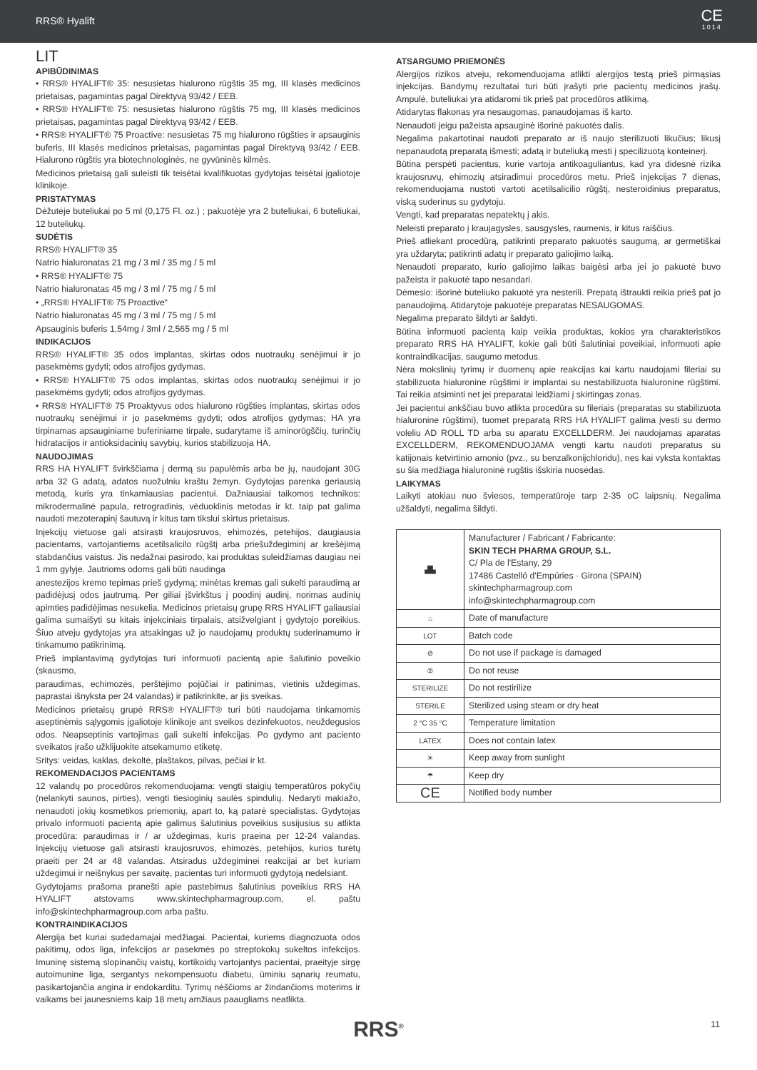RRS® Hyalift CE
1014
LIT
APIBŪDINIMAS
• RRS® HYALIFT® 35: nesusietas hialurono rūgštis 35 mg, III klasės medicinos prietaisas, pagamintas pagal Direktyvą 93/42 / EEB.
• RRS® HYALIFT® 75: nesusietas hialurono rūgštis 75 mg, III klasės medicinos prietaisas, pagamintas pagal Direktyvą 93/42 / EEB.
• RRS® HYALIFT® 75 Proactive: nesusietas 75 mg hialurono rūgšties ir apsauginis buferis, III klasės medicinos prietaisas, pagamintas pagal Direktyvą 93/42 / EEB. Hialurono rūgštis yra biotechnologinės, ne gyvūninės kilmės.
Medicinos prietaisą gali suleisti tik teisėtai kvalifikuotas gydytojas teisėtai įgaliotoje klinikoje.
PRISTATYMAS
Dėžutėje buteliukai po 5 ml (0,175 Fl. oz.) ; pakuotėje yra 2 buteliukai, 6 buteliukai, 12 buteliukų.
SUDĖTIS
RRS® HYALIFT® 35
Natrio hialuronatas 21 mg / 3 ml / 35 mg / 5 ml
• RRS® HYALIFT® 75
Natrio hialuronatas 45 mg / 3 ml / 75 mg / 5 ml
• „RRS® HYALIFT® 75 Proactive“
Natrio hialuronatas 45 mg / 3 ml / 75 mg / 5 ml
Apsauginis buferis 1,54mg / 3ml / 2,565 mg / 5 ml
INDIKACIJOS
RRS® HYALIFT® 35 odos implantas, skirtas odos nuotraukų senėjimui ir jo pasekmėms gydyti; odos atrofijos gydymas.
• RRS® HYALIFT® 75 odos implantas, skirtas odos nuotraukų senėjimui ir jo pasekmėms gydyti; odos atrofijos gydymas.
• RRS® HYALIFT® 75 Proaktyvus odos hialurono rūgšties implantas, skirtas odos nuotraukų senėjimui ir jo pasekmėms gydyti; odos atrofijos gydymas; HA yra tirpinamas apsauginiame buferiniame tirpale, sudarytame iš aminorūgščių, turinčių hidratacijos ir antioksidacinių savybių, kurios stabilizuoja HA.
NAUDOJIMAS
RRS HA HYALIFT švirkščiama į dermą su papulėmis arba be jų, naudojant 30G arba 32 G adatą, adatos nuožulniu kraštu žemyn. Gydytojas parenka geriausią metodą, kuris yra tinkamiausias pacientui. Dažniausiai taikomos technikos: mikrodermalinė papula, retrogradinis, vėduoklinis metodas ir kt. taip pat galima naudoti mezoterapinį šautuvą ir kitus tam tikslui skirtus prietaisus.
Injekcijų vietuose gali atsirasti kraujosruvos, ehimozės, petehijos, daugiausia pacientams, vartojantiems acetilsalicilo rūgštį arba priešuždegiminį ar krešėjimą stabdančius vaistus. Jis nedažnai pasirodo, kai produktas suleidžiamas daugiau nei 1 mm gylyje. Jautrioms odoms gali būti naudinga
anestezijos kremo tepimas prieš gydymą; minėtas kremas gali sukelti paraudimą ar padidėjusį odos jautrumą. Per giliai įšvirkštus į poodinį audinį, norimas audinių apimties padidėjimas nesukelia. Medicinos prietaisų grupę RRS HYALIFT galiausiai galima sumaišyti su kitais injekciniais tirpalais, atsižvelgiant į gydytojo poreikius. Šiuo atveju gydytojas yra atsakingas už jo naudojamų produktų suderinamumo ir tinkamumo patikrinimą.
Prieš implantavimą gydytojas turi informuoti pacientą apie šalutinio poveikio (skausmo,
paraudimas, echimozės, perštėjimo pojūčiai ir patinimas, vietinis uždegimas, paprastai išnyksta per 24 valandas) ir patikrinkite, ar jis sveikas.
Medicinos prietaisų grupė RRS® HYALIFT® turi būti naudojama tinkamomis aseptinėmis sąlygomis įgaliotoje klinikoje ant sveikos dezinfekuotos, neuždegusios odos. Neapseptinis vartojimas gali sukelti infekcijas. Po gydymo ant paciento sveikatos įrašo užklijuokite atsekamumo etiketę.
Sritys: veidas, kaklas, dekoltė, plaštakos, pilvas, pečiai ir kt.
REKOMENDACIJOS PACIENTAMS
12 valandų po procedūros rekomenduojama: vengti staigių temperatūros pokyčių (nelankyti saunos, pirties), vengti tiesioginių saulės spindulių. Nedaryti makiažo, nenaudoti jokių kosmetikos priemonių, apart to, ką patarė specialistas. Gydytojas privalo informuoti pacientą apie galimus šalutinius poveikius susijusius su atlikta procedūra: paraudimas ir / ar uždegimas, kuris praeina per 12-24 valandas. Injekcijų vietuose gali atsirasti kraujosruvos, ehimozės, petehijos, kurios turėtų praeiti per 24 ar 48 valandas. Atsiradus uždegiminei reakcijai ar bet kuriam uždegimui ir neišnykus per savaitę, pacientas turi informuoti gydytoją nedelsiant.
Gydytojams prašoma pranešti apie pastebimus šalutinius poveikius RRS HA HYALIFT atstovams www.skintechpharmagroup.com, el. paštu info@skintechpharmagroup.com arba paštu.
KONTRAINDIKACIJOS
Alergija bet kuriai sudedamajai medžiagai. Pacientai, kuriems diagnozuota odos pakitimų, odos liga, infekcijos ar pasekmės po streptokokų sukeltos infekcijos. Imuninę sistemą slopinančių vaistų, kortikoidų vartojantys pacientai, praeityje sirgę autoimunine liga, sergantys nekompensuotu diabetu, ūminiu sąnarių reumatu, pasikartojančia angina ir endokarditu. Tyrimų nėščioms ar žindančioms moterims ir vaikams bei jaunesniems kaip 18 metų amžiaus paaugliams neatlikta.
ATSARGUMO PRIEMONĖS
Alergijos rizikos atveju, rekomenduojama atlikti alergijos testą prieš pirmąsias injekcijas. Bandymų rezultatai turi būti įrašyti prie pacientų medicinos įrašų. Ampulė, buteliukai yra atidaromi tik prieš pat procedūros atlikimą.
Atidarytas flakonas yra nesaugomas, panaudojamas iš karto.
Nenaudoti jeigu pažeista apsauginė išorinė pakuotės dalis.
Negalima pakartotinai naudoti preparato ar iš naujo sterilizuoti likučius; likusį nepanaudotą preparatą išmesti; adatą ir buteliuką mesti į specilizuotą konteinerį.
Būtina perspėti pacientus, kurie vartoja antikoaguliantus, kad yra didesnė rizika kraujosruvų, ehimozių atsiradimui procedūros metu. Prieš injekcijas 7 dienas, rekomenduojama nustoti vartoti acetilsalicilio rūgštį, nesteroidinius preparatus, viską suderinus su gydytoju.
Vengti, kad preparatas nepatektų į akis.
Neleisti preparato į kraujagysles, sausgysles, raumenis, ir kitus raiščius.
Prieš atliekant procedūrą, patikrinti preparato pakuotės saugumą, ar germetiškai yra uždaryta; patikrinti adatų ir preparato galiojimo laiką.
Nenaudoti preparato, kurio galiojimo laikas baigėsi arba jei jo pakuotė buvo pažeista ir pakuotė tapo nesandari.
Dėmesio: išorinė buteliuko pakuotė yra nesterili. Prepatą ištraukti reikia prieš pat jo panaudojimą. Atidarytoje pakuotėje preparatas NESAUGOMAS.
Negalima preparato šildyti ar šaldyti.
Būtina informuoti pacientą kaip veikia produktas, kokios yra charakteristikos preparato RRS HA HYALIFT, kokie gali būti šalutiniai poveikiai, informuoti apie kontraindikacijas, saugumo metodus.
Nėra mokslinių tyrimų ir duomenų apie reakcijas kai kartu naudojami fileriai su stabilizuota hialuronine rūgštimi ir implantai su nestabilizuota hialuronine rūgštimi. Tai reikia atsiminti net jei preparatai leidžiami į skirtingas zonas.
Jei pacientui ankščiau buvo atlikta procedūra su fileriais (preparatas su stabilizuota hialuronine rūgštimi), tuomet preparatą RRS HA HYALIFT galima įvesti su dermo voleliu AD ROLL TD arba su aparatu EXCELLDERM. Jei naudojamas aparatas EXCELLDERM, REKOMENDUOJAMA vengti kartu naudoti preparatus su katijonais ketvirtinio amonio (pvz., su benzalkonijchloridu), nes kai vyksta kontaktas su šia medžiaga hialuroninė rugštis išskiria nuosėdas.
LAIKYMAS
Laikyti atokiau nuo šviesos, temperatūroje tarp 2-35 oC laipsnių. Negalima užšaldyti, negalima šildyti.
| ▟▙ | Manufacturer / Fabricant / Fabricante: SKIN TECH PHARMA GROUP, S.L. C/ Pla de l'Estany, 29 17486 Castelló d'Empúries · Girona (SPAIN) skintechpharmagroup.com info@skintechpharmagroup.com |
| ⌂ | Date of manufacture |
| LOT | Batch code |
| ⊘ | Do not use if package is damaged |
| ② | Do not reuse |
| STERILIZE | Do not restirilize |
| STERILE | Sterilized using steam or dry heat |
| 2 °C 35 °C | Temperature limitation |
| LATEX | Does not contain latex |
| ☀ | Keep away from sunlight |
| ☂ | Keep dry |
| CE | Notified body number |
11 RRS<sup>®</sup>